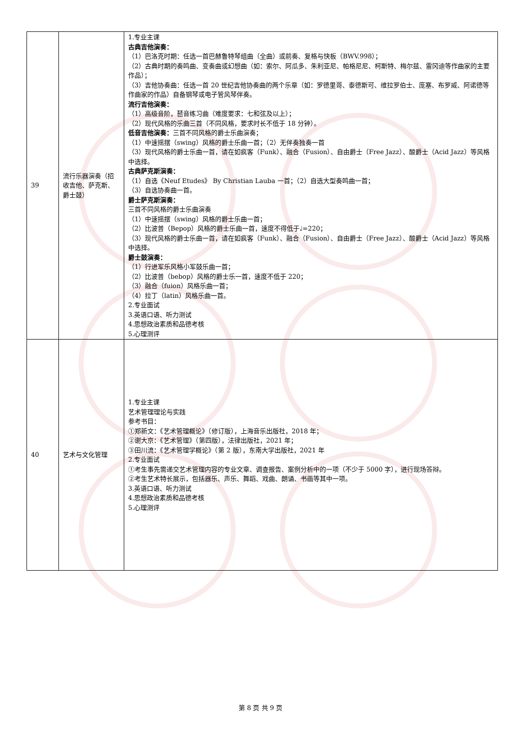| 39 | 流行乐器演奏（招收吉他、萨克斯、爵士鼓） | 1.专业主课 古典吉他演奏： （1）巴洛克时期：任选一首巴赫鲁特琴组曲（全曲）或前奏、复格与快板（BWV.998）； （2）古典时期的奏鸣曲、变奏曲或幻想曲（如：索尔、阿瓜多、朱利亚尼、帕格尼尼、柯斯特、梅尔兹、雷冈迪等作曲家的主要作品）； （3）吉他协奏曲：任选一首 20 世纪吉他协奏曲的两个乐章（如：罗德里哥、泰德斯可、维拉罗伯士、庞塞、布罗威、阿诺德等作曲家的作品）自备钢琴或电子管风琴伴奏。 流行吉他演奏： （1）高级音阶，琶音练习曲（难度要求：七和弦及以上）； （2）现代风格的乐曲三首（不同风格，要求时长不低于 18 分钟）。 低音吉他演奏： 三首不同风格的爵士乐曲演奏； （1）中速摇摆（swing）风格的爵士乐曲一首；（2）无伴奏独奏一首 （3）现代风格的爵士乐曲一首，请在如疯客（Funk）、融合（Fusion）、自由爵士（Free Jazz）、酸爵士（Acid Jazz）等风格中选择。 古典萨克斯演奏： （1）自选《Neuf Etudes》 By Christian Lauba 一首；（2）自选大型奏鸣曲一首； （3）自选协奏曲一首。 爵士萨克斯演奏： 三首不同风格的爵士乐曲演奏 （1）中速摇摆（swing）风格的爵士乐曲一首； （2）比波普（Bepop）风格的爵士乐曲一首，速度不得低于♩=220； （3）现代风格的爵士乐曲一首，请在如疯客（Funk）、融合（Fusion）、自由爵士（Free Jazz）、酸爵士（Acid Jazz）等风格中选择。 爵士鼓演奏： （1）行进军乐风格小军鼓乐曲一首； （2）比波普（bebop）风格的爵士乐一首，速度不低于 220； （3）融合（fuion）风格乐曲一首； （4）拉丁（latin）风格乐曲一首。 2.专业面试 3.英语口语、听力测试 4.思想政治素质和品德考核 5.心理测评 |
| 40 | 艺术与文化管理 | 1.专业主课 艺术管理理论与实践 参考书目： ①郑新文：《艺术管理概论》（修订版），上海音乐出版社，2018 年； ②谢大京：《艺术管理》（第四版），法律出版社，2021 年； ③田川流：《艺术管理学概论》（第 2 版），东南大学出版社，2021 年 2.专业面试 ①考生事先需递交艺术管理内容的专业文章、调查报告、案例分析中的一项（不少于 5000 字），进行现场答辩。 ②考生艺术特长展示，包括器乐、声乐、舞蹈、戏曲、朗诵、书画等其中一项。 3.英语口语、听力测试 4.思想政治素质和品德考核 5.心理测评 |
第 8 页 共 9 页